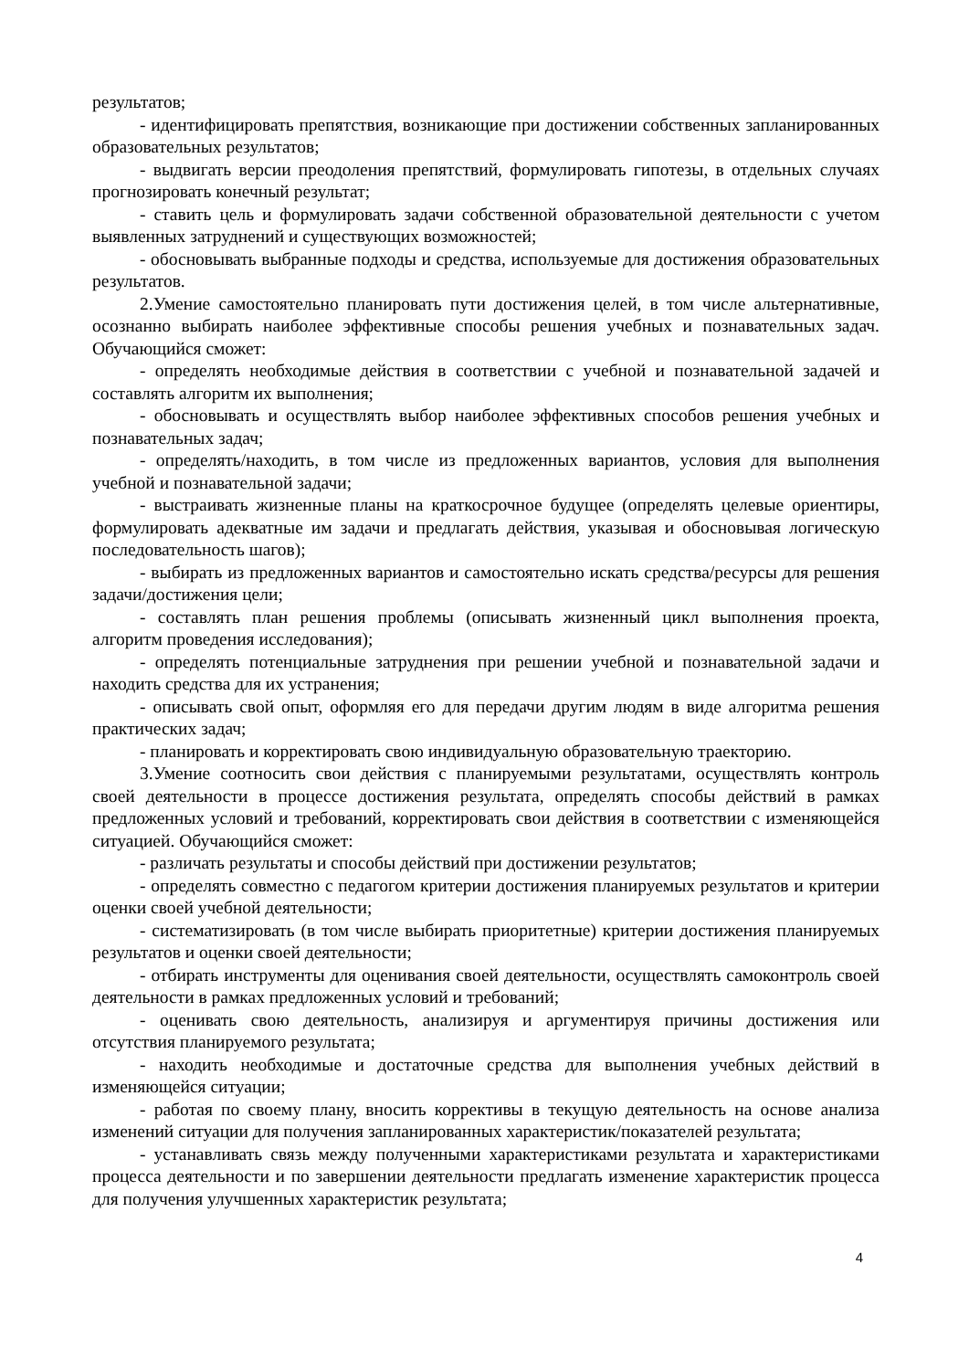результатов;
- идентифицировать препятствия, возникающие при достижении собственных запланированных образовательных результатов;
- выдвигать версии преодоления препятствий, формулировать гипотезы, в отдельных случаях прогнозировать конечный результат;
- ставить цель и формулировать задачи собственной образовательной деятельности с учетом выявленных затруднений и существующих возможностей;
- обосновывать выбранные подходы и средства, используемые для достижения образовательных результатов.
2.Умение самостоятельно планировать пути достижения целей, в том числе альтернативные, осознанно выбирать наиболее эффективные способы решения учебных и познавательных задач. Обучающийся сможет:
- определять необходимые действия в соответствии с учебной и познавательной задачей и составлять алгоритм их выполнения;
- обосновывать и осуществлять выбор наиболее эффективных способов решения учебных и познавательных задач;
- определять/находить, в том числе из предложенных вариантов, условия для выполнения учебной и познавательной задачи;
- выстраивать жизненные планы на краткосрочное будущее (определять целевые ориентиры, формулировать адекватные им задачи и предлагать действия, указывая и обосновывая логическую последовательность шагов);
- выбирать из предложенных вариантов и самостоятельно искать средства/ресурсы для решения задачи/достижения цели;
- составлять план решения проблемы (описывать жизненный цикл выполнения проекта, алгоритм проведения исследования);
- определять потенциальные затруднения при решении учебной и познавательной задачи и находить средства для их устранения;
- описывать свой опыт, оформляя его для передачи другим людям в виде алгоритма решения практических задач;
- планировать и корректировать свою индивидуальную образовательную траекторию.
3.Умение соотносить свои действия с планируемыми результатами, осуществлять контроль своей деятельности в процессе достижения результата, определять способы действий в рамках предложенных условий и требований, корректировать свои действия в соответствии с изменяющейся ситуацией. Обучающийся сможет:
- различать результаты и способы действий при достижении результатов;
- определять совместно с педагогом критерии достижения планируемых результатов и критерии оценки своей учебной деятельности;
- систематизировать (в том числе выбирать приоритетные) критерии достижения планируемых результатов и оценки своей деятельности;
- отбирать инструменты для оценивания своей деятельности, осуществлять самоконтроль своей деятельности в рамках предложенных условий и требований;
- оценивать свою деятельность, анализируя и аргументируя причины достижения или отсутствия планируемого результата;
- находить необходимые и достаточные средства для выполнения учебных действий в изменяющейся ситуации;
- работая по своему плану, вносить коррективы в текущую деятельность на основе анализа изменений ситуации для получения запланированных характеристик/показателей результата;
- устанавливать связь между полученными характеристиками результата и характеристиками процесса деятельности и по завершении деятельности предлагать изменение характеристик процесса для получения улучшенных характеристик результата;
4